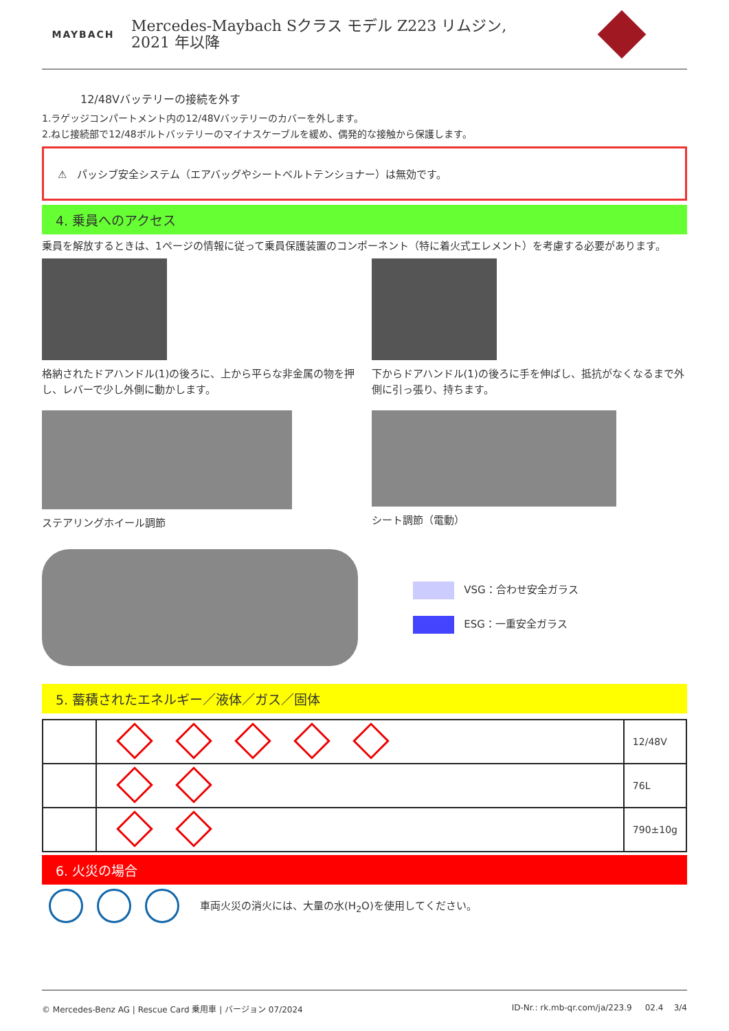MAYBACH
Mercedes-Maybach Sクラス モデル Z223 リムジン,
2021 年以降
12/48Vバッテリーの接続を外す
1.ラゲッジコンパートメント内の12/48Vバッテリーのカバーを外します。
2.ねじ接続部で12/48ボルトバッテリーのマイナスケーブルを緩め、偶発的な接触から保護します。
⚠ パッシブ安全システム（エアバッグやシートベルトテンショナー）は無効です。
4. 乗員へのアクセス
乗員を解放するときは、1ページの情報に従って乗員保護装置のコンポーネント（特に着火式エレメント）を考慮する必要があります。
格納されたドアハンドル(1)の後ろに、上から平らな非金属の物を押し、レバーで少し外側に動かします。
下からドアハンドル(1)の後ろに手を伸ばし、抵抗がなくなるまで外側に引っ張り、持ちます。
ステアリングホイール調節 シート調節（電動）
VSG：合わせ安全ガラス
ESG：一重安全ガラス
5. 蓄積されたエネルギー／液体／ガス／固体
| | | 12/48V |
| | | 76L |
| | | 790±10g |
6. 火災の場合
車両火災の消火には、大量の水(H<sub>2</sub>O)を使用してください。
© Mercedes-Benz AG | Rescue Card 乗用車 | バージョン 07/2024 ID-Nr.: rk.mb-qr.com/ja/223.9 02.4 3/4